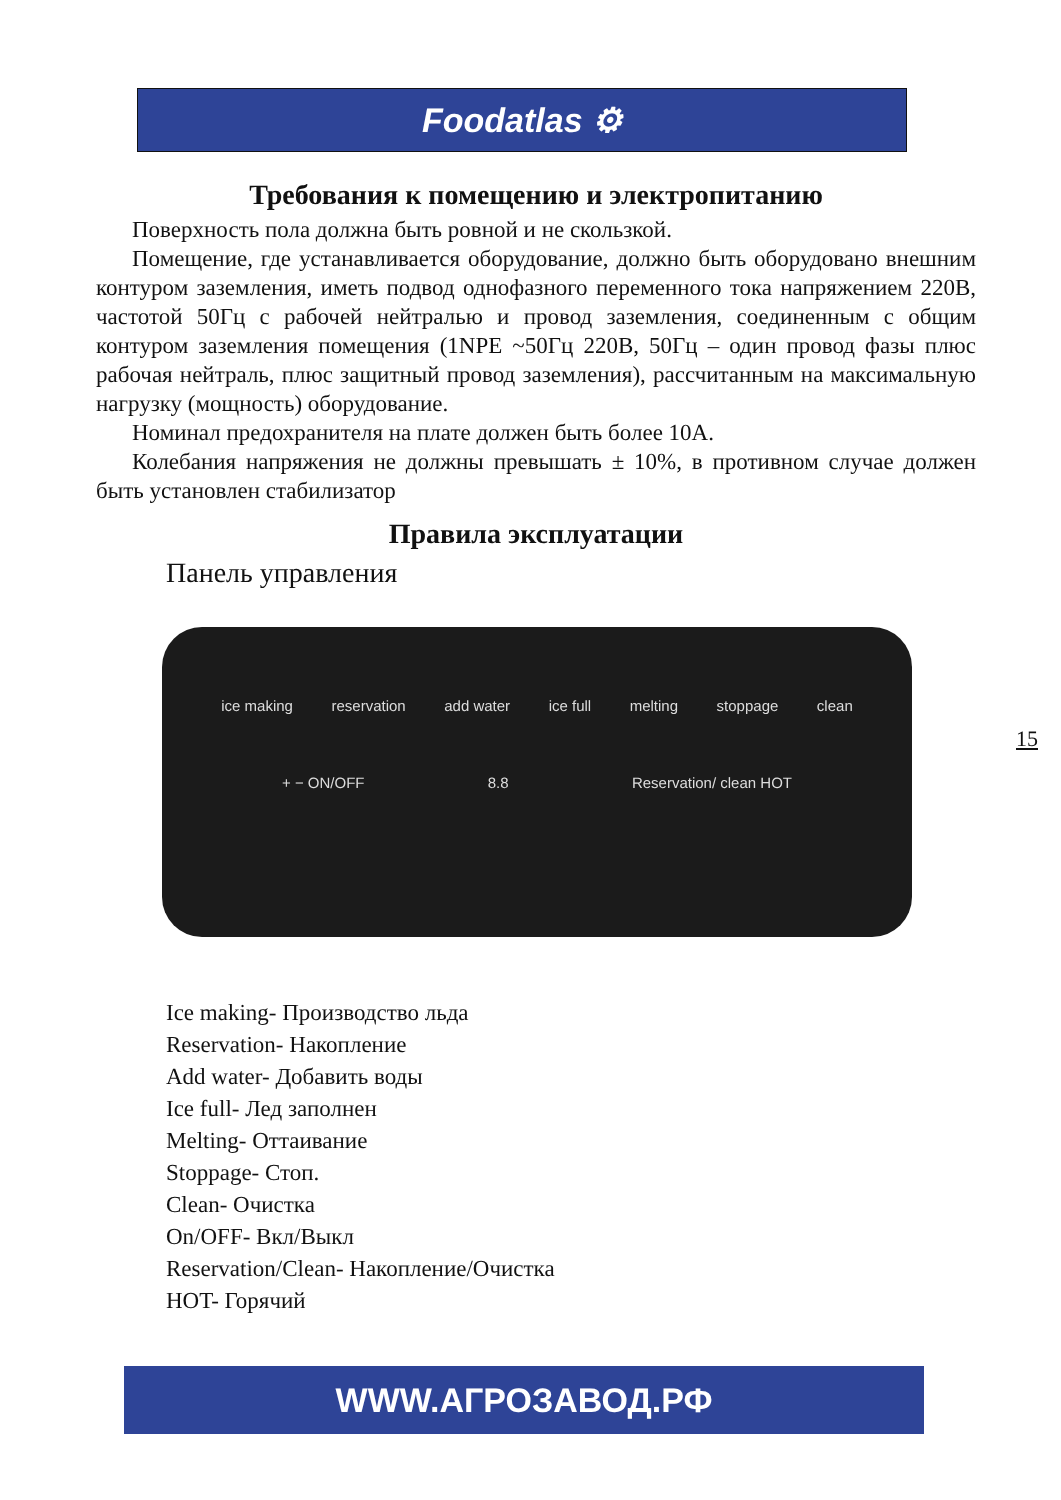Foodatlas ⚙
Требования к помещению и электропитанию
Поверхность пола должна быть ровной и не скользкой.
Помещение, где устанавливается оборудование, должно быть оборудовано внешним контуром заземления, иметь подвод однофазного переменного тока напряжением 220В, частотой 50Гц с рабочей нейтралью и провод заземления, соединенным с общим контуром заземления помещения (1NPE ~50Гц 220В, 50Гц – один провод фазы плюс рабочая нейтраль, плюс защитный провод заземления), рассчитанным на максимальную нагрузку (мощность) оборудование.
Номинал предохранителя на плате должен быть более 10А.
Колебания напряжения не должны превышать ± 10%, в противном случае должен быть установлен стабилизатор
Правила эксплуатации
Панель управления
ice making reservation add water ice full melting stoppage clean
+ − ON/OFF 8.8 Reservation/ clean HOT
Ice making- Производство льда
Reservation- Накопление
Add water- Добавить воды
Ice full- Лед заполнен
Melting- Оттаивание
Stoppage- Стоп.
Clean- Очистка
On/OFF- Вкл/Выкл
Reservation/Clean- Накопление/Очистка
HOT- Горячий
15
WWW.АГРОЗАВОД.РФ